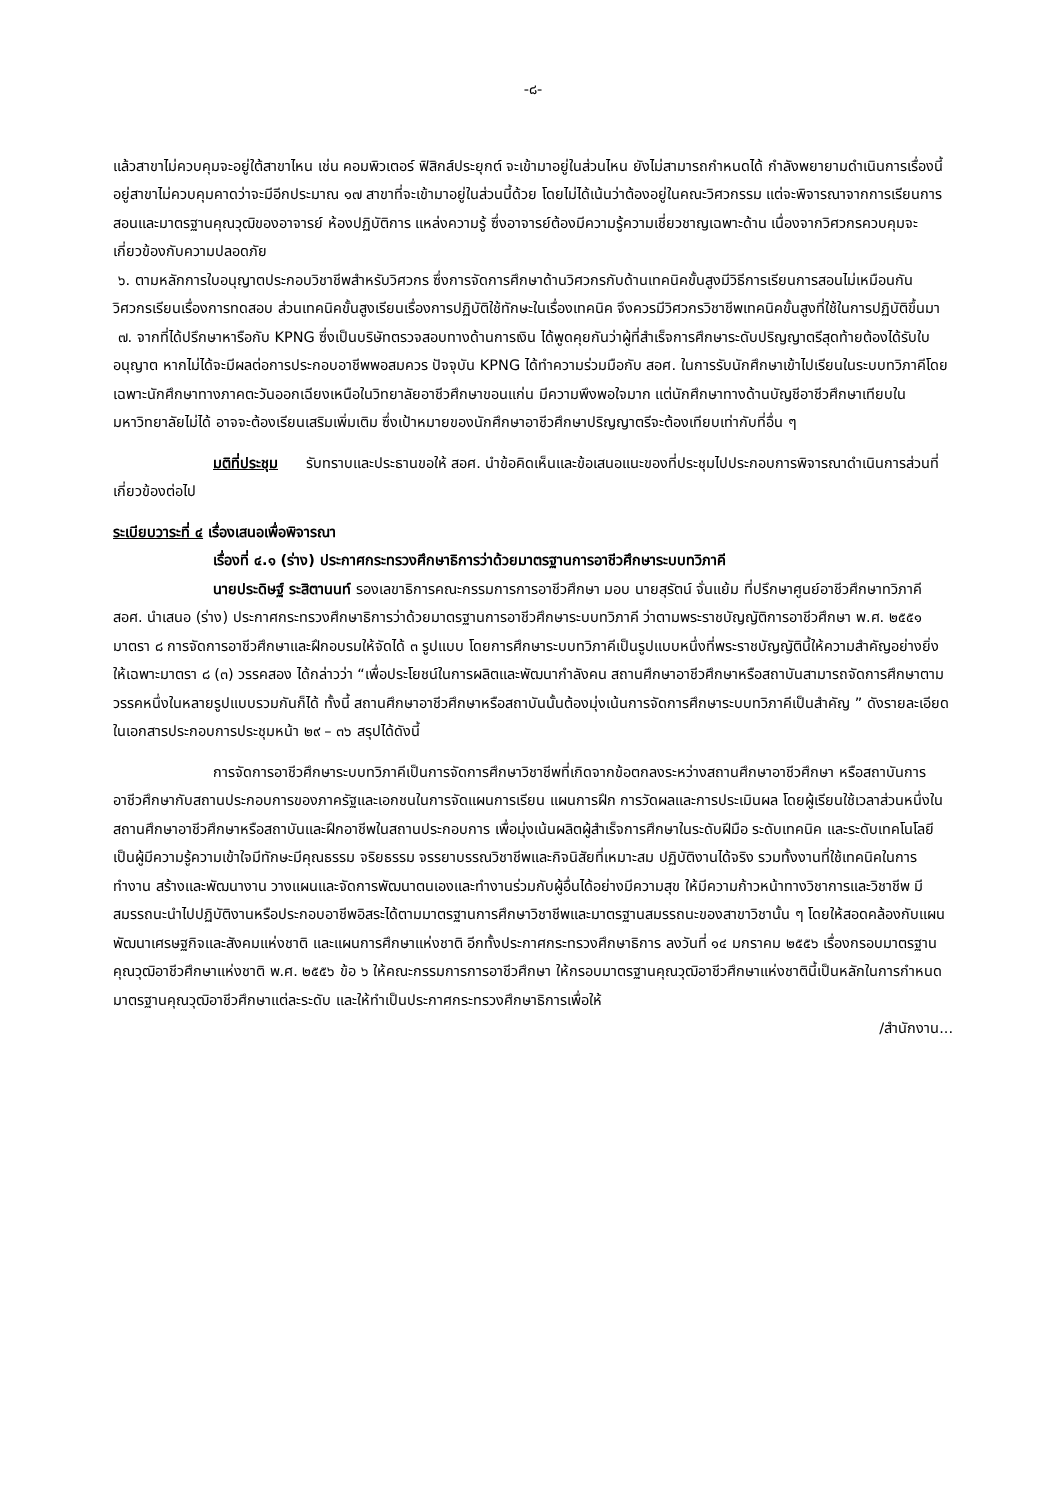-๘-
แล้วสาขาไม่ควบคุมจะอยู่ใต้สาขาไหน เช่น คอมพิวเตอร์ ฟิสิกส์ประยุกต์ จะเข้ามาอยู่ในส่วนไหน ยังไม่สามารถกำหนดได้ กำลังพยายามดำเนินการเรื่องนี้อยู่สาขาไม่ควบคุมคาดว่าจะมีอีกประมาณ ๑๗ สาขาที่จะเข้ามาอยู่ในส่วนนี้ด้วย โดยไม่ได้เน้นว่าต้องอยู่ในคณะวิศวกรรม แต่จะพิจารณาจากการเรียนการสอนและมาตรฐานคุณวุฒิของอาจารย์ ห้องปฏิบัติการ แหล่งความรู้ ซึ่งอาจารย์ต้องมีความรู้ความเชี่ยวชาญเฉพาะด้าน เนื่องจากวิศวกรควบคุมจะเกี่ยวข้องกับความปลอดภัย
๖. ตามหลักการใบอนุญาตประกอบวิชาชีพสำหรับวิศวกร ซึ่งการจัดการศึกษาด้านวิศวกรกับด้านเทคนิคขั้นสูงมีวิธีการเรียนการสอนไม่เหมือนกัน วิศวกรเรียนเรื่องการทดสอบ ส่วนเทคนิคขั้นสูงเรียนเรื่องการปฏิบัติใช้ทักษะในเรื่องเทคนิค จึงควรมีวิศวกรวิชาชีพเทคนิคขั้นสูงที่ใช้ในการปฏิบัติขึ้นมา
๗. จากที่ได้ปรึกษาหารือกับ KPNG ซึ่งเป็นบริษัทตรวจสอบทางด้านการเงิน ได้พูดคุยกันว่าผู้ที่สำเร็จการศึกษาระดับปริญญาตรีสุดท้ายต้องได้รับใบอนุญาต หากไม่ได้จะมีผลต่อการประกอบอาชีพพอสมควร ปัจจุบัน KPNG ได้ทำความร่วมมือกับ สอศ. ในการรับนักศึกษาเข้าไปเรียนในระบบทวิภาคีโดยเฉพาะนักศึกษาทางภาคตะวันออกเฉียงเหนือในวิทยาลัยอาชีวศึกษาขอนแก่น มีความพึงพอใจมาก แต่นักศึกษาทางด้านบัญชีอาชีวศึกษาเทียบในมหาวิทยาลัยไม่ได้ อาจจะต้องเรียนเสริมเพิ่มเติม ซึ่งเป้าหมายของนักศึกษาอาชีวศึกษาปริญญาตรีจะต้องเทียบเท่ากับที่อื่น ๆ
มติที่ประชุม รับทราบและประธานขอให้ สอศ. นำข้อคิดเห็นและข้อเสนอแนะของที่ประชุมไปประกอบการพิจารณาดำเนินการส่วนที่เกี่ยวข้องต่อไป
ระเบียบวาระที่ ๔ เรื่องเสนอเพื่อพิจารณา
เรื่องที่ ๔.๑ (ร่าง) ประกาศกระทรวงศึกษาธิการว่าด้วยมาตรฐานการอาชีวศึกษาระบบทวิภาคี
นายประดิษฐ์ ระสิตานนท์ รองเลขาธิการคณะกรรมการการอาชีวศึกษา มอบ นายสุรัตน์ จั่นแย้ม ที่ปรึกษาศูนย์อาชีวศึกษาทวิภาคี สอศ. นำเสนอ (ร่าง) ประกาศกระทรวงศึกษาธิการว่าด้วยมาตรฐานการอาชีวศึกษาระบบทวิภาคี ว่าตามพระราชบัญญัติการอาชีวศึกษา พ.ศ. ๒๕๕๑ มาตรา ๘ การจัดการอาชีวศึกษาและฝึกอบรมให้จัดได้ ๓ รูปแบบ โดยการศึกษาระบบทวิภาคีเป็นรูปแบบหนึ่งที่พระราชบัญญัตินี้ให้ความสำคัญอย่างยิ่ง ให้เฉพาะมาตรา ๘ (๓) วรรคสอง ได้กล่าวว่า “เพื่อประโยชน์ในการผลิตและพัฒนากำลังคน สถานศึกษาอาชีวศึกษาหรือสถาบันสามารถจัดการศึกษาตามวรรคหนึ่งในหลายรูปแบบรวมกันก็ได้ ทั้งนี้ สถานศึกษาอาชีวศึกษาหรือสถาบันนั้นต้องมุ่งเน้นการจัดการศึกษาระบบทวิภาคีเป็นสำคัญ ” ดังรายละเอียดในเอกสารประกอบการประชุมหน้า ๒๙ – ๓๖ สรุปได้ดังนี้
การจัดการอาชีวศึกษาระบบทวิภาคีเป็นการจัดการศึกษาวิชาชีพที่เกิดจากข้อตกลงระหว่างสถานศึกษาอาชีวศึกษา หรือสถาบันการอาชีวศึกษากับสถานประกอบการของภาครัฐและเอกชนในการจัดแผนการเรียน แผนการฝึก การวัดผลและการประเมินผล โดยผู้เรียนใช้เวลาส่วนหนึ่งในสถานศึกษาอาชีวศึกษาหรือสถาบันและฝึกอาชีพในสถานประกอบการ เพื่อมุ่งเน้นผลิตผู้สำเร็จการศึกษาในระดับฝีมือ ระดับเทคนิค และระดับเทคโนโลยี เป็นผู้มีความรู้ความเข้าใจมีทักษะมีคุณธรรม จริยธรรม จรรยาบรรณวิชาชีพและกิจนิสัยที่เหมาะสม ปฏิบัติงานได้จริง รวมทั้งงานที่ใช้เทคนิคในการทำงาน สร้างและพัฒนางาน วางแผนและจัดการพัฒนาตนเองและทำงานร่วมกับผู้อื่นได้อย่างมีความสุข ให้มีความก้าวหน้าทางวิชาการและวิชาชีพ มีสมรรถนะนำไปปฏิบัติงานหรือประกอบอาชีพอิสระได้ตามมาตรฐานการศึกษาวิชาชีพและมาตรฐานสมรรถนะของสาขาวิชานั้น ๆ โดยให้สอดคล้องกับแผนพัฒนาเศรษฐกิจและสังคมแห่งชาติ และแผนการศึกษาแห่งชาติ อีกทั้งประกาศกระทรวงศึกษาธิการ ลงวันที่ ๑๔ มกราคม ๒๕๕๖ เรื่องกรอบมาตรฐานคุณวุฒิอาชีวศึกษาแห่งชาติ พ.ศ. ๒๕๕๖ ข้อ ๖ ให้คณะกรรมการการอาชีวศึกษา ให้กรอบมาตรฐานคุณวุฒิอาชีวศึกษาแห่งชาตินี้เป็นหลักในการกำหนดมาตรฐานคุณวุฒิอาชีวศึกษาแต่ละระดับ และให้ทำเป็นประกาศกระทรวงศึกษาธิการเพื่อให้
/สำนักงาน...